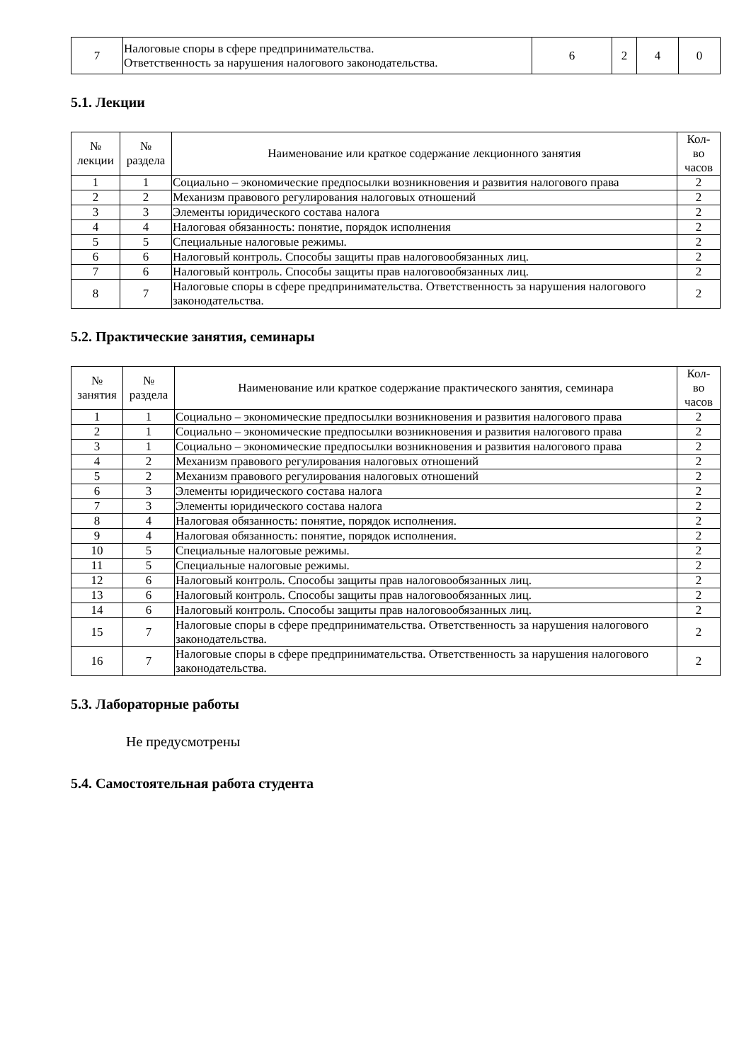| 7 | Налоговые споры в сфере предпринимательства. Ответственность за нарушения налогового законодательства. | 6 | 2 | 4 | 0 |
5.1. Лекции
| № лекции | № раздела | Наименование или краткое содержание лекционного занятия | Кол- во часов |
| --- | --- | --- | --- |
| 1 | 1 | Социально – экономические предпосылки возникновения и развития налогового права | 2 |
| 2 | 2 | Механизм правового регулирования налоговых отношений | 2 |
| 3 | 3 | Элементы юридического состава налога | 2 |
| 4 | 4 | Налоговая обязанность: понятие, порядок исполнения | 2 |
| 5 | 5 | Специальные налоговые режимы. | 2 |
| 6 | 6 | Налоговый контроль. Способы защиты прав налоговообязанных лиц. | 2 |
| 7 | 6 | Налоговый контроль. Способы защиты прав налоговообязанных лиц. | 2 |
| 8 | 7 | Налоговые споры в сфере предпринимательства. Ответственность за нарушения налогового законодательства. | 2 |
5.2. Практические занятия, семинары
| № занятия | № раздела | Наименование или краткое содержание практического занятия, семинара | Кол- во часов |
| --- | --- | --- | --- |
| 1 | 1 | Социально – экономические предпосылки возникновения и развития налогового права | 2 |
| 2 | 1 | Социально – экономические предпосылки возникновения и развития налогового права | 2 |
| 3 | 1 | Социально – экономические предпосылки возникновения и развития налогового права | 2 |
| 4 | 2 | Механизм правового регулирования налоговых отношений | 2 |
| 5 | 2 | Механизм правового регулирования налоговых отношений | 2 |
| 6 | 3 | Элементы юридического состава налога | 2 |
| 7 | 3 | Элементы юридического состава налога | 2 |
| 8 | 4 | Налоговая обязанность: понятие, порядок исполнения. | 2 |
| 9 | 4 | Налоговая обязанность: понятие, порядок исполнения. | 2 |
| 10 | 5 | Специальные налоговые режимы. | 2 |
| 11 | 5 | Специальные налоговые режимы. | 2 |
| 12 | 6 | Налоговый контроль. Способы защиты прав налоговообязанных лиц. | 2 |
| 13 | 6 | Налоговый контроль. Способы защиты прав налоговообязанных лиц. | 2 |
| 14 | 6 | Налоговый контроль. Способы защиты прав налоговообязанных лиц. | 2 |
| 15 | 7 | Налоговые споры в сфере предпринимательства. Ответственность за нарушения налогового законодательства. | 2 |
| 16 | 7 | Налоговые споры в сфере предпринимательства. Ответственность за нарушения налогового законодательства. | 2 |
5.3. Лабораторные работы
Не предусмотрены
5.4. Самостоятельная работа студента